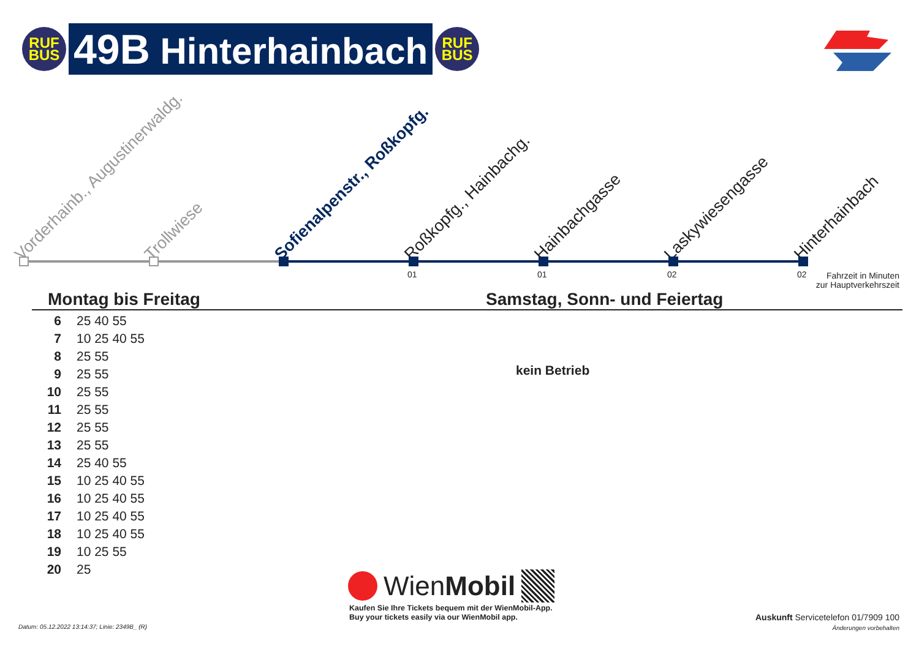RUF
BUS
49B Hinterhainbach
RUF
BUS
Vorderhainb., Augustinerwaldg. Trollwiese Sofienalpenstr., Roßkopfg. Roßkopfg., Hainbachg. Hainbachgasse Laskywiesengasse Hinterhainbach
01 01 02 02
Fahrzeit in Minuten
zur Hauptverkehrszeit
Montag bis Freitag Samstag, Sonn- und Feiertag
| 6 | 25 40 55 |
| 7 | 10 25 40 55 |
| 8 | 25 55 |
| 9 | 25 55 |
| 10 | 25 55 |
| 11 | 25 55 |
| 12 | 25 55 |
| 13 | 25 55 |
| 14 | 25 40 55 |
| 15 | 10 25 40 55 |
| 16 | 10 25 40 55 |
| 17 | 10 25 40 55 |
| 18 | 10 25 40 55 |
| 19 | 10 25 55 |
| 20 | 25 |
kein Betrieb
Wien Mobil
Kaufen Sie Ihre Tickets bequem mit der WienMobil-App.
Buy your tickets easily via our WienMobil app.
Datum: 05.12.2022 13:14:37; Linie: 2349B_ (R)
Auskunft Servicetelefon 01/7909 100
Änderungen vorbehalten